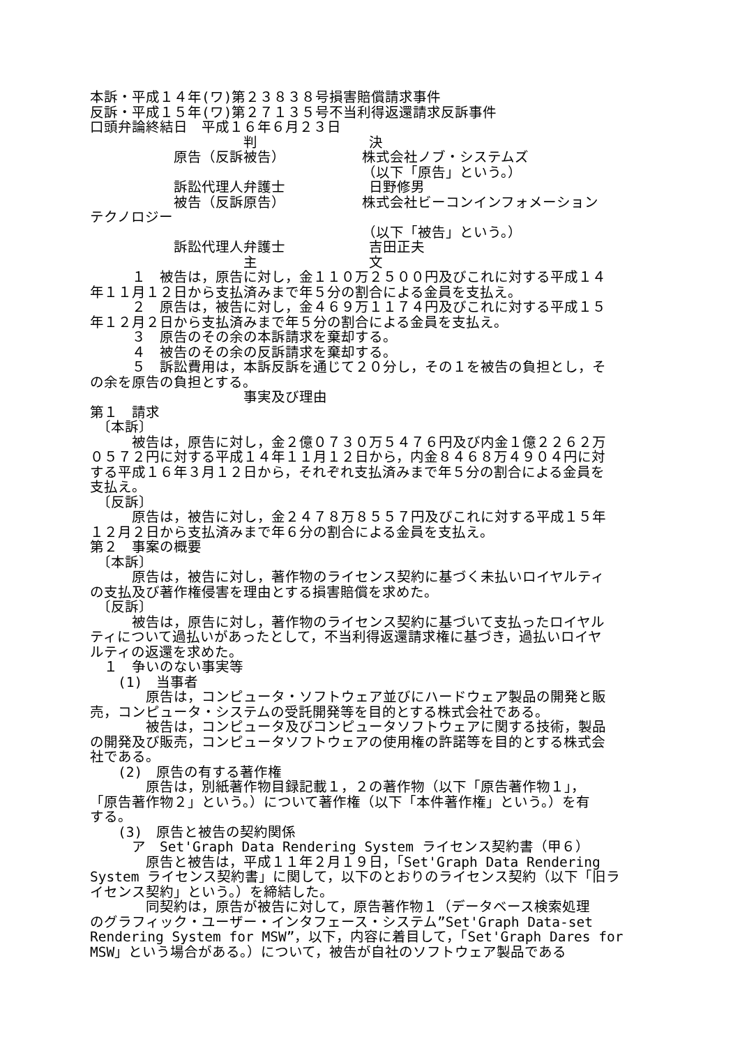本訴・平成１４年(ワ)第２３８３８号損害賠償請求事件
反訴・平成１５年(ワ)第２７１３５号不当利得返還請求反訴事件
口頭弁論終結日　平成１６年６月２３日
　　　　　　　　　　　判　　　　　　　　決
　　　　　　原告（反訴被告）　　　　　　株式会社ノブ・システムズ
　　　　　　　　　　　　　　　　　　　　（以下「原告」という。）
　　　　　　訴訟代理人弁護士　　　　　　日野修男
　　　　　　被告（反訴原告）　　　　　　株式会社ビーコンインフォメーション
テクノロジー
　　　　　　　　　　　　　　　　　　　　（以下「被告」という。）
　　　　　　訴訟代理人弁護士　　　　　　吉田正夫
　　　　　　　　　　　主　　　　　　　　文
　　　１　被告は，原告に対し，金１１０万２５００円及びこれに対する平成１４
年１１月１２日から支払済みまで年５分の割合による金員を支払え。
　　　２　原告は，被告に対し，金４６９万１１７４円及びこれに対する平成１５
年１２月２日から支払済みまで年５分の割合による金員を支払え。
　　　３　原告のその余の本訴請求を棄却する。
　　　４　被告のその余の反訴請求を棄却する。
　　　５　訴訟費用は，本訴反訴を通じて２０分し，その１を被告の負担とし，そ
の余を原告の負担とする。
　　　　　　　　　　　事実及び理由
第１　請求
　〔本訴〕
　　　被告は，原告に対し，金２億０７３０万５４７６円及び内金１億２２６２万
０５７２円に対する平成１４年１１月１２日から，内金８４６８万４９０４円に対
する平成１６年３月１２日から，それぞれ支払済みまで年５分の割合による金員を
支払え。
　〔反訴〕
　　　原告は，被告に対し，金２４７８万８５５７円及びこれに対する平成１５年
１２月２日から支払済みまで年６分の割合による金員を支払え。
第２　事案の概要
　〔本訴〕
　　　原告は，被告に対し，著作物のライセンス契約に基づく未払いロイヤルティ
の支払及び著作権侵害を理由とする損害賠償を求めた。
　〔反訴〕
　　　被告は，原告に対し，著作物のライセンス契約に基づいて支払ったロイヤル
ティについて過払いがあったとして，不当利得返還請求権に基づき，過払いロイヤ
ルティの返還を求めた。
　１　争いのない事実等
　　(1)　当事者
　　　　原告は，コンピュータ・ソフトウェア並びにハードウェア製品の開発と販
売，コンピュータ・システムの受託開発等を目的とする株式会社である。
　　　　被告は，コンピュータ及びコンピュータソフトウェアに関する技術，製品
の開発及び販売，コンピュータソフトウェアの使用権の許諾等を目的とする株式会
社である。
　　(2)　原告の有する著作権
　　　　原告は，別紙著作物目録記載１，２の著作物（以下「原告著作物１」，
「原告著作物２」という。）について著作権（以下「本件著作権」という。）を有
する。
　　(3)　原告と被告の契約関係
　　　ア　Set'Graph Data Rendering System ライセンス契約書（甲６）
　　　　原告と被告は，平成１１年２月１９日，「Set'Graph Data Rendering
System ライセンス契約書」に関して，以下のとおりのライセンス契約（以下「旧ラ
イセンス契約」という。）を締結した。
　　　　同契約は，原告が被告に対して，原告著作物１（データベース検索処理
のグラフィック・ユーザー・インタフェース・システム”Set'Graph Data-set
Rendering System for MSW”，以下，内容に着目して，「Set'Graph Dares for
MSW」という場合がある。）について，被告が自社のソフトウェア製品である